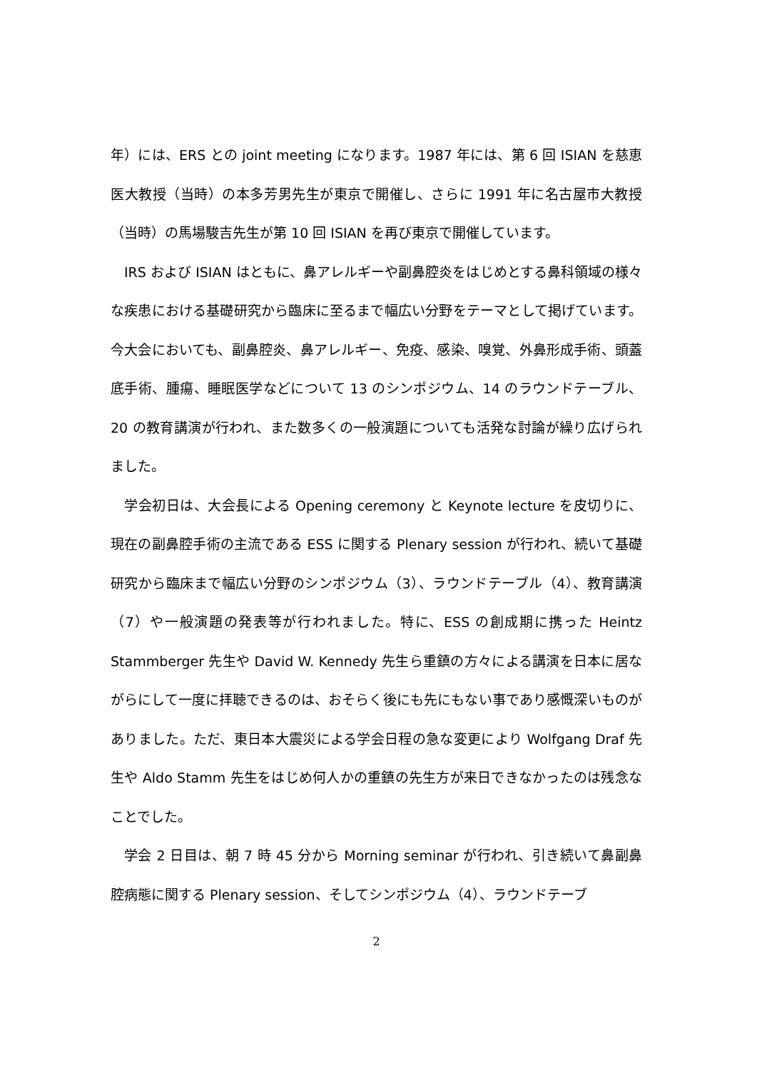年）には、ERS との joint meeting になります。1987 年には、第 6 回 ISIAN を慈恵医大教授（当時）の本多芳男先生が東京で開催し、さらに 1991 年に名古屋市大教授（当時）の馬場駿吉先生が第 10 回 ISIAN を再び東京で開催しています。
IRS および ISIAN はともに、鼻アレルギーや副鼻腔炎をはじめとする鼻科領域の様々な疾患における基礎研究から臨床に至るまで幅広い分野をテーマとして掲げています。今大会においても、副鼻腔炎、鼻アレルギー、免疫、感染、嗅覚、外鼻形成手術、頭蓋底手術、腫瘍、睡眠医学などについて 13 のシンポジウム、14 のラウンドテーブル、20 の教育講演が行われ、また数多くの一般演題についても活発な討論が繰り広げられました。
学会初日は、大会長による Opening ceremony と Keynote lecture を皮切りに、現在の副鼻腔手術の主流である ESS に関する Plenary session が行われ、続いて基礎研究から臨床まで幅広い分野のシンポジウム（3）、ラウンドテーブル（4）、教育講演（7）や一般演題の発表等が行われました。特に、ESS の創成期に携った Heintz Stammberger 先生や David W. Kennedy 先生ら重鎮の方々による講演を日本に居ながらにして一度に拝聴できるのは、おそらく後にも先にもない事であり感慨深いものがありました。ただ、東日本大震災による学会日程の急な変更により Wolfgang Draf 先生や Aldo Stamm 先生をはじめ何人かの重鎮の先生方が来日できなかったのは残念なことでした。
学会 2 日目は、朝 7 時 45 分から Morning seminar が行われ、引き続いて鼻副鼻腔病態に関する Plenary session、そしてシンポジウム（4）、ラウンドテーブ
2